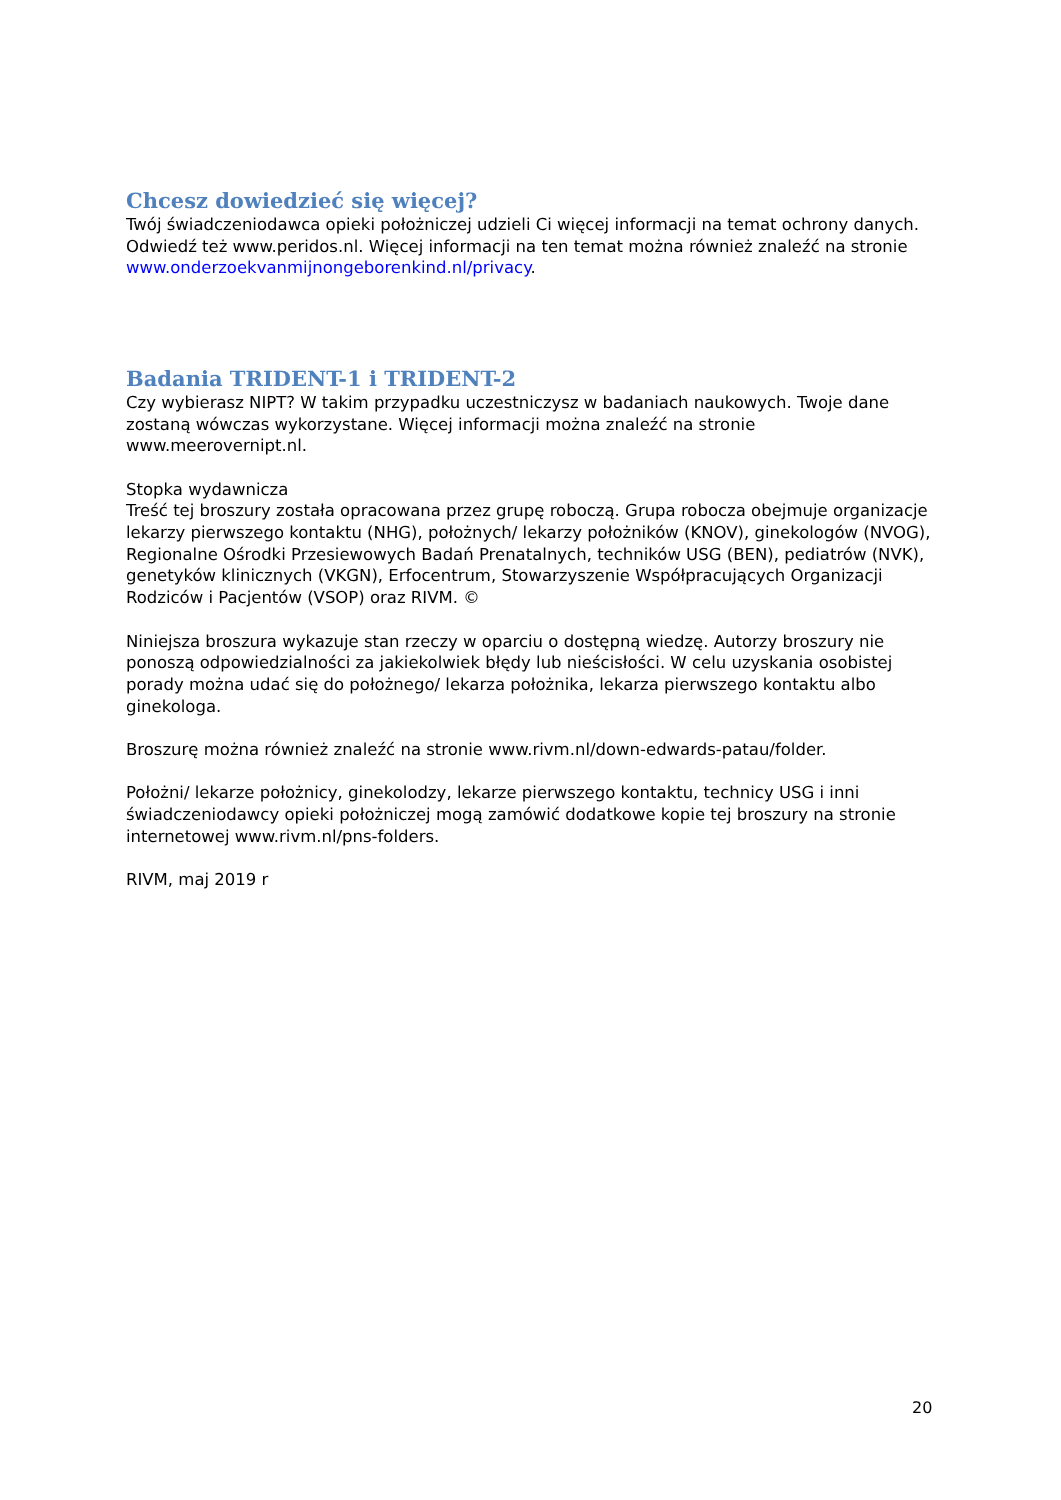Chcesz dowiedzieć się więcej?
Twój świadczeniodawca opieki położniczej udzieli Ci więcej informacji na temat ochrony danych. Odwiedź też www.peridos.nl. Więcej informacji na ten temat można również znaleźć na stronie www.onderzoekvanmijnongeborenkind.nl/privacy.
Badania TRIDENT-1 i TRIDENT-2
Czy wybierasz NIPT? W takim przypadku uczestniczysz w badaniach naukowych. Twoje dane zostaną wówczas wykorzystane. Więcej informacji można znaleźć na stronie www.meerovernipt.nl.
Stopka wydawnicza
Treść tej broszury została opracowana przez grupę roboczą. Grupa robocza obejmuje organizacje lekarzy pierwszego kontaktu (NHG), położnych/ lekarzy położników (KNOV), ginekologów (NVOG), Regionalne Ośrodki Przesiewowych Badań Prenatalnych, techników USG (BEN), pediatrów (NVK), genetyków klinicznych (VKGN), Erfocentrum, Stowarzyszenie Współpracujących Organizacji Rodziców i Pacjentów (VSOP) oraz RIVM. ©
Niniejsza broszura wykazuje stan rzeczy w oparciu o dostępną wiedzę. Autorzy broszury nie ponoszą odpowiedzialności za jakiekolwiek błędy lub nieścisłości. W celu uzyskania osobistej porady można udać się do położnego/ lekarza położnika, lekarza pierwszego kontaktu albo ginekologa.
Broszurę można również znaleźć na stronie www.rivm.nl/down-edwards-patau/folder.
Położni/ lekarze położnicy, ginekolodzy, lekarze pierwszego kontaktu, technicy USG i inni świadczeniodawcy opieki położniczej mogą zamówić dodatkowe kopie tej broszury na stronie internetowej www.rivm.nl/pns-folders.
RIVM, maj 2019 r
20